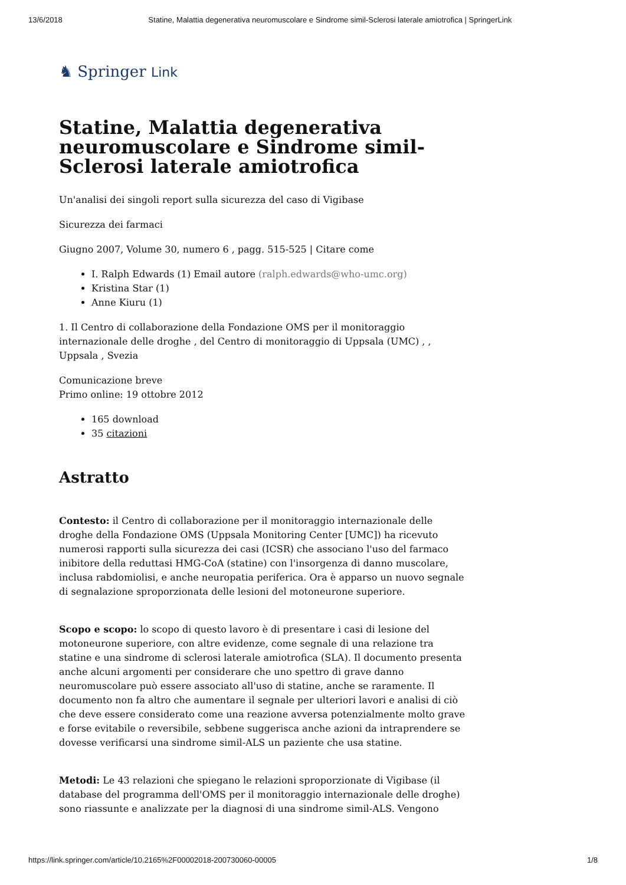13/6/2018 Statine, Malattia degenerativa neuromuscolare e Sindrome simil-Sclerosi laterale amiotrofica | SpringerLink
♞ Springer Link
Statine, Malattia degenerativa neuromuscolare e Sindrome simil-Sclerosi laterale amiotrofica
Un'analisi dei singoli report sulla sicurezza del caso di Vigibase
Sicurezza dei farmaci
Giugno 2007, Volume 30, numero 6 , pagg. 515-525 | Citare come
I. Ralph Edwards (1) Email autore (ralph.edwards@who-umc.org)
Kristina Star (1)
Anne Kiuru (1)
1. Il Centro di collaborazione della Fondazione OMS per il monitoraggio internazionale delle droghe , del Centro di monitoraggio di Uppsala (UMC) , , Uppsala , Svezia
Comunicazione breve
Primo online: 19 ottobre 2012
165 download
35 citazioni
Astratto
Contesto: il Centro di collaborazione per il monitoraggio internazionale delle droghe della Fondazione OMS (Uppsala Monitoring Center [UMC]) ha ricevuto numerosi rapporti sulla sicurezza dei casi (ICSR) che associano l'uso del farmaco inibitore della reduttasi HMG-CoA (statine) con l'insorgenza di danno muscolare, inclusa rabdomiolisi, e anche neuropatia periferica. Ora è apparso un nuovo segnale di segnalazione sproporzionata delle lesioni del motoneurone superiore.
Scopo e scopo: lo scopo di questo lavoro è di presentare i casi di lesione del motoneurone superiore, con altre evidenze, come segnale di una relazione tra statine e una sindrome di sclerosi laterale amiotrofica (SLA). Il documento presenta anche alcuni argomenti per considerare che uno spettro di grave danno neuromuscolare può essere associato all'uso di statine, anche se raramente. Il documento non fa altro che aumentare il segnale per ulteriori lavori e analisi di ciò che deve essere considerato come una reazione avversa potenzialmente molto grave e forse evitabile o reversibile, sebbene suggerisca anche azioni da intraprendere se dovesse verificarsi una sindrome simil-ALS un paziente che usa statine.
Metodi: Le 43 relazioni che spiegano le relazioni sproporzionate di Vigibase (il database del programma dell'OMS per il monitoraggio internazionale delle droghe) sono riassunte e analizzate per la diagnosi di una sindrome simil-ALS. Vengono
https://link.springer.com/article/10.2165%2F00002018-200730060-00005 1/8